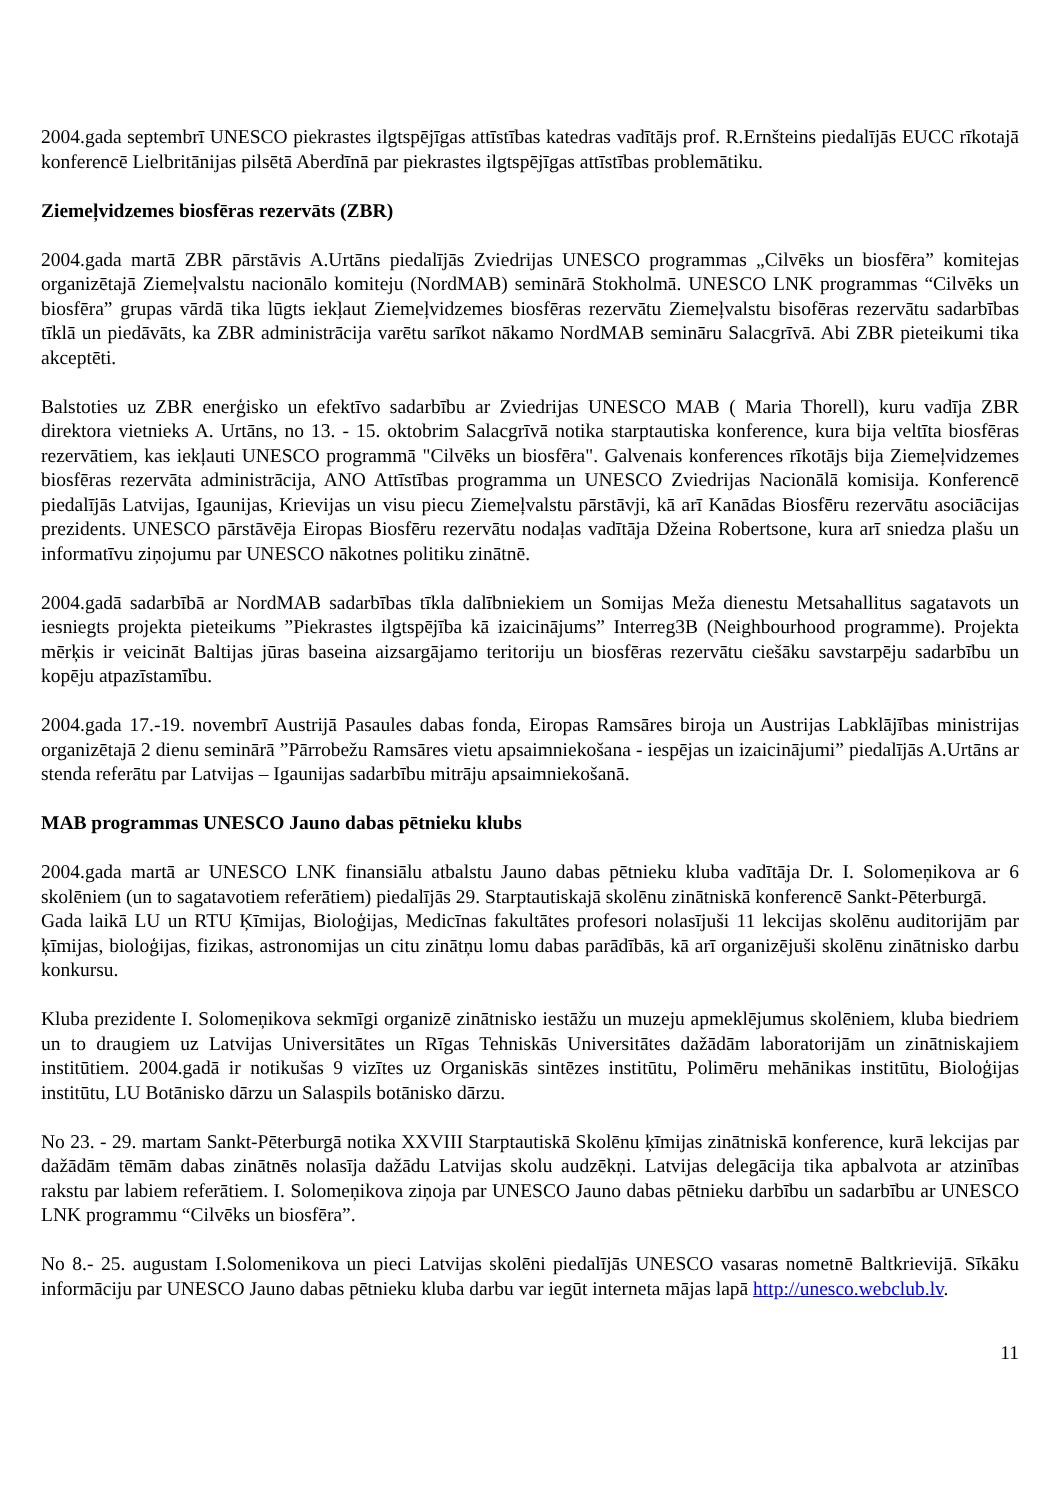2004.gada septembrī UNESCO piekrastes ilgtspējīgas attīstības katedras vadītājs prof. R.Ernšteins piedalījās EUCC rīkotajā konferencē Lielbritānijas pilsētā Aberdīnā par piekrastes ilgtspējīgas attīstības problemātiku.
Ziemeļvidzemes biosfēras rezervāts (ZBR)
2004.gada martā ZBR pārstāvis A.Urtāns piedalījās Zviedrijas UNESCO programmas „Cilvēks un biosfēra” komitejas organizētajā Ziemeļvalstu nacionālo komiteju (NordMAB) seminārā Stokholmā. UNESCO LNK programmas “Cilvēks un biosfēra” grupas vārdā tika lūgts iekļaut Ziemeļvidzemes biosfēras rezervātu Ziemeļvalstu bisofēras rezervātu sadarbības tīklā un piedāvāts, ka ZBR administrācija varētu sarīkot nākamo NordMAB semināru Salacgrīvā. Abi ZBR pieteikumi tika akceptēti.
Balstoties uz ZBR enerģisko un efektīvo sadarbību ar Zviedrijas UNESCO MAB ( Maria Thorell), kuru vadīja ZBR direktora vietnieks A. Urtāns, no 13. - 15. oktobrim Salacgrīvā notika starptautiska konference, kura bija veltīta biosfēras rezervātiem, kas iekļauti UNESCO programmā "Cilvēks un biosfēra". Galvenais konferences rīkotājs bija Ziemeļvidzemes biosfēras rezervāta administrācija, ANO Attīstības programma un UNESCO Zviedrijas Nacionālā komisija. Konferencē piedalījās Latvijas, Igaunijas, Krievijas un visu piecu Ziemeļvalstu pārstāvji, kā arī Kanādas Biosfēru rezervātu asociācijas prezidents. UNESCO pārstāvēja Eiropas Biosfēru rezervātu nodaļas vadītāja Džeina Robertsone, kura arī sniedza plašu un informatīvu ziņojumu par UNESCO nākotnes politiku zinātnē.
2004.gadā sadarbībā ar NordMAB sadarbības tīkla dalībniekiem un Somijas Meža dienestu Metsahallitus sagatavots un iesniegts projekta pieteikums ”Piekrastes ilgtspējība kā izaicinājums” Interreg3B (Neighbourhood programme). Projekta mērķis ir veicināt Baltijas jūras baseina aizsargājamo teritoriju un biosfēras rezervātu ciešāku savstarpēju sadarbību un kopēju atpazīstamību.
2004.gada 17.-19. novembrī Austrijā Pasaules dabas fonda, Eiropas Ramsāres biroja un Austrijas Labklājības ministrijas organizētajā 2 dienu seminārā ”Pārrobežu Ramsāres vietu apsaimniekošana - iespējas un izaicinājumi” piedalījās A.Urtāns ar stenda referātu par Latvijas – Igaunijas sadarbību mitrāju apsaimniekošanā.
MAB programmas UNESCO Jauno dabas pētnieku klubs
2004.gada martā ar UNESCO LNK finansiālu atbalstu Jauno dabas pētnieku kluba vadītāja Dr. I. Solomeņikova ar 6 skolēniem (un to sagatavotiem referātiem) piedalījās 29. Starptautiskajā skolēnu zinātniskā konferencē Sankt-Pēterburgā.
Gada laikā LU un RTU Ķīmijas, Bioloģijas, Medicīnas fakultātes profesori nolasījuši 11 lekcijas skolēnu auditorijām par ķīmijas, bioloģijas, fizikas, astronomijas un citu zinātņu lomu dabas parādībās, kā arī organizējuši skolēnu zinātnisko darbu konkursu.
Kluba prezidente I. Solomeņikova sekmīgi organizē zinātnisko iestāžu un muzeju apmeklējumus skolēniem, kluba biedriem un to draugiem uz Latvijas Universitātes un Rīgas Tehniskās Universitātes dažādām laboratorijām un zinātniskajiem institūtiem. 2004.gadā ir notikušas 9 vizītes uz Organiskās sintēzes institūtu, Polimēru mehānikas institūtu, Bioloģijas institūtu, LU Botānisko dārzu un Salaspils botānisko dārzu.
No 23. - 29. martam Sankt-Pēterburgā notika XXVIII Starptautiskā Skolēnu ķīmijas zinātniskā konference, kurā lekcijas par dažādām tēmām dabas zinātnēs nolasīja dažādu Latvijas skolu audzēkņi. Latvijas delegācija tika apbalvota ar atzinības rakstu par labiem referātiem. I. Solomeņikova ziņoja par UNESCO Jauno dabas pētnieku darbību un sadarbību ar UNESCO LNK programmu “Cilvēks un biosfēra”.
No 8.- 25. augustam I.Solomenikova un pieci Latvijas skolēni piedalījās UNESCO vasaras nometnē Baltkrievijā. Sīkāku informāciju par UNESCO Jauno dabas pētnieku kluba darbu var iegūt interneta mājas lapā http://unesco.webclub.lv.
11